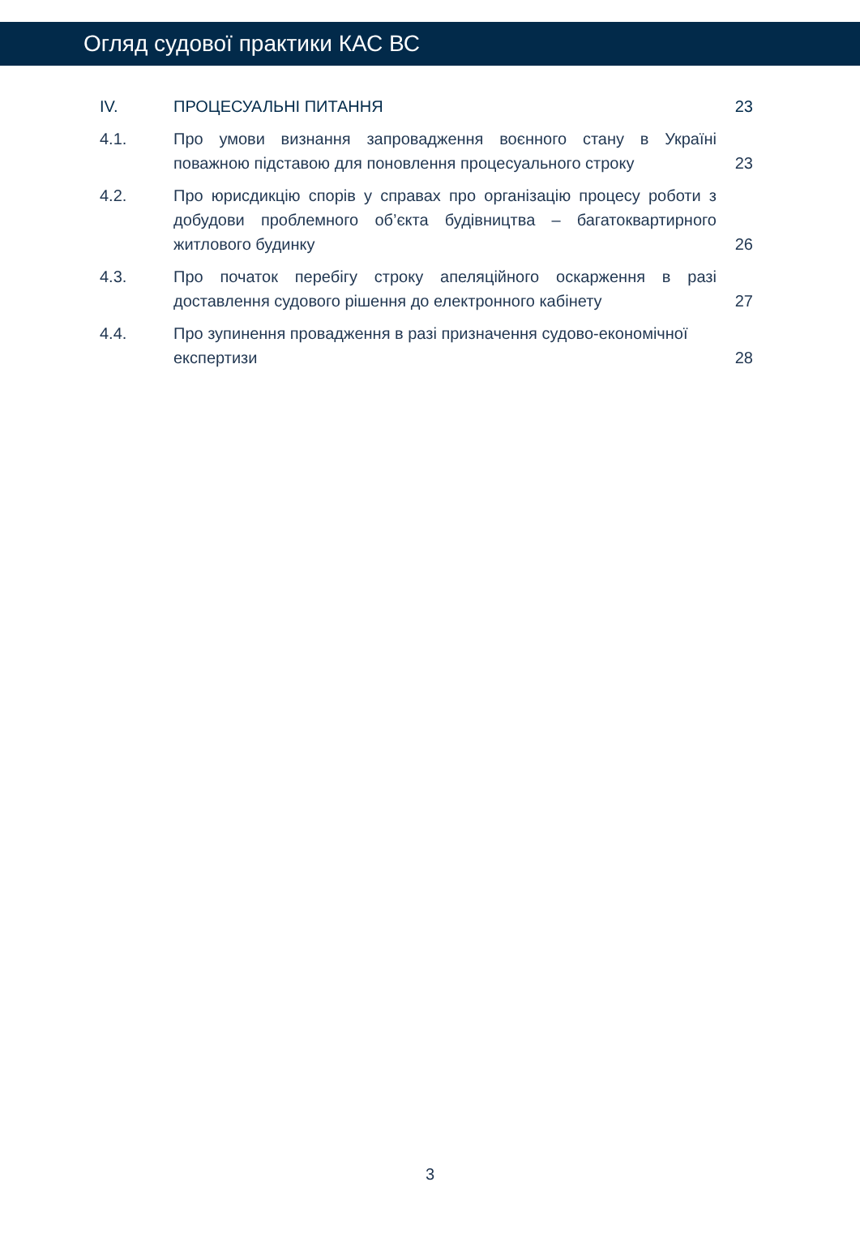Огляд судової практики КАС ВС
| IV. | ПРОЦЕСУАЛЬНІ ПИТАННЯ | 23 |
| 4.1. | Про умови визнання запровадження воєнного стану в Україні поважною підставою для поновлення процесуального строку | 23 |
| 4.2. | Про юрисдикцію спорів у справах про організацію процесу роботи з добудови проблемного об’єкта будівництва – багатоквартирного житлового будинку | 26 |
| 4.3. | Про початок перебігу строку апеляційного оскарження в разі доставлення судового рішення до електронного кабінету | 27 |
| 4.4. | Про зупинення провадження в разі призначення судово-економічної експертизи | 28 |
3